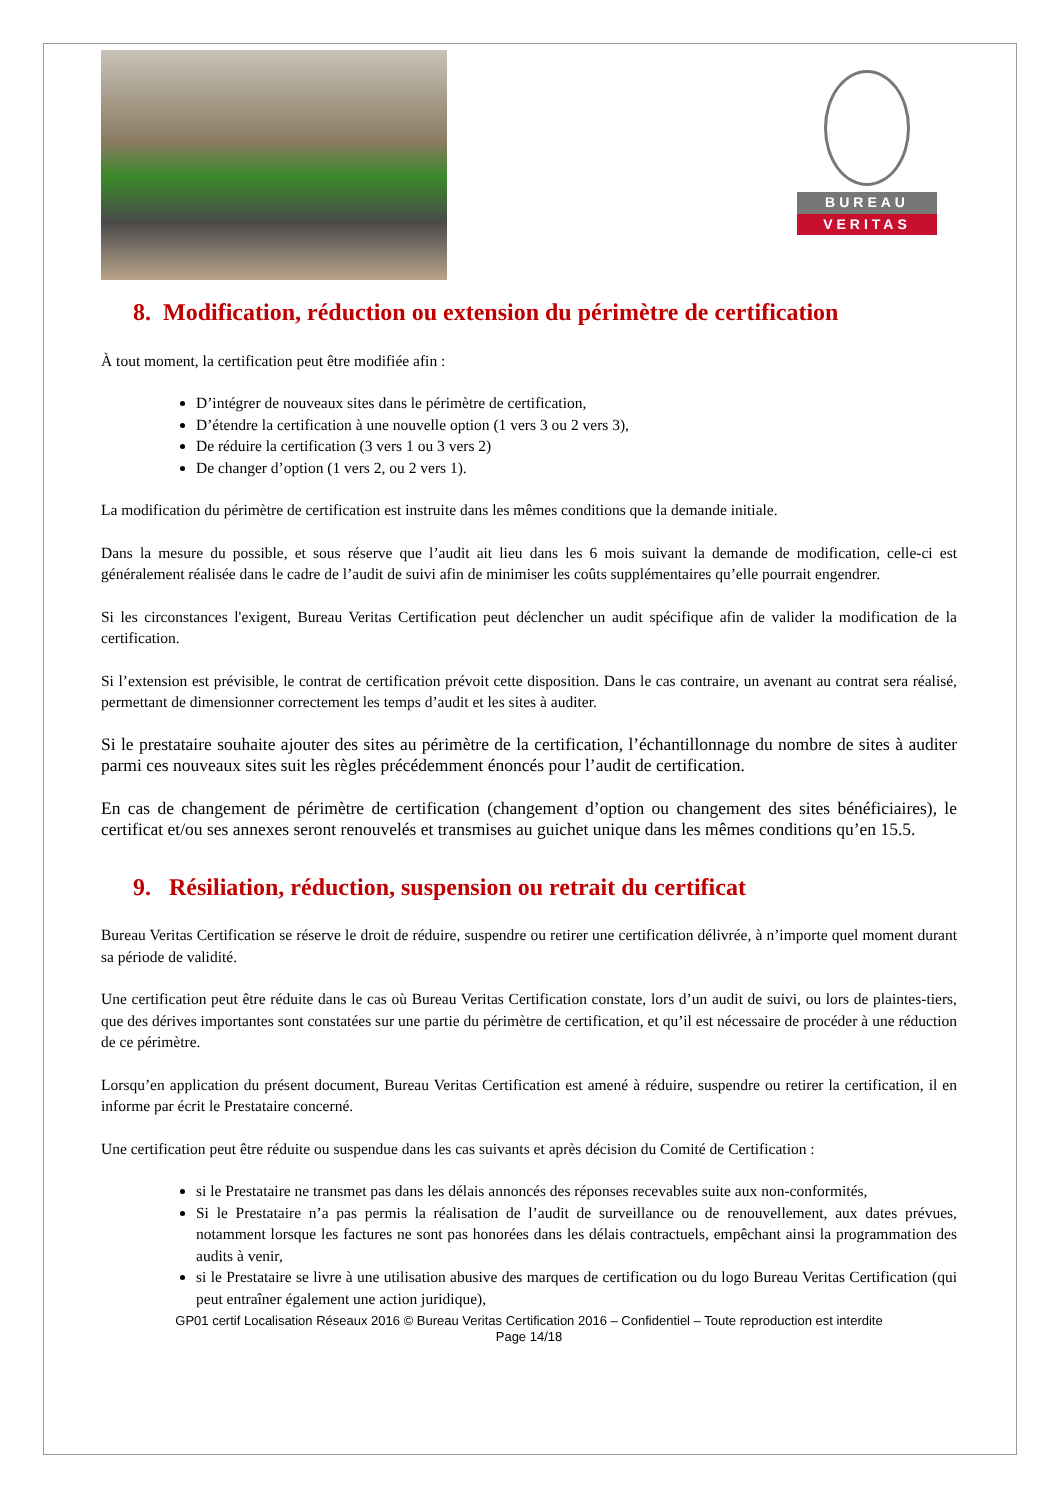BUREAU
VERITAS
8. Modification, réduction ou extension du périmètre de certification
À tout moment, la certification peut être modifiée afin :
D’intégrer de nouveaux sites dans le périmètre de certification,
D’étendre la certification à une nouvelle option (1 vers 3 ou 2 vers 3),
De réduire la certification (3 vers 1 ou 3 vers 2)
De changer d’option (1 vers 2, ou 2 vers 1).
La modification du périmètre de certification est instruite dans les mêmes conditions que la demande initiale.
Dans la mesure du possible, et sous réserve que l’audit ait lieu dans les 6 mois suivant la demande de modification, celle-ci est généralement réalisée dans le cadre de l’audit de suivi afin de minimiser les coûts supplémentaires qu’elle pourrait engendrer.
Si les circonstances l'exigent, Bureau Veritas Certification peut déclencher un audit spécifique afin de valider la modification de la certification.
Si l’extension est prévisible, le contrat de certification prévoit cette disposition. Dans le cas contraire, un avenant au contrat sera réalisé, permettant de dimensionner correctement les temps d’audit et les sites à auditer.
Si le prestataire souhaite ajouter des sites au périmètre de la certification, l’échantillonnage du nombre de sites à auditer parmi ces nouveaux sites suit les règles précédemment énoncés pour l’audit de certification.
En cas de changement de périmètre de certification (changement d’option ou changement des sites bénéficiaires), le certificat et/ou ses annexes seront renouvelés et transmises au guichet unique dans les mêmes conditions qu’en 15.5.
9. Résiliation, réduction, suspension ou retrait du certificat
Bureau Veritas Certification se réserve le droit de réduire, suspendre ou retirer une certification délivrée, à n’importe quel moment durant sa période de validité.
Une certification peut être réduite dans le cas où Bureau Veritas Certification constate, lors d’un audit de suivi, ou lors de plaintes-tiers, que des dérives importantes sont constatées sur une partie du périmètre de certification, et qu’il est nécessaire de procéder à une réduction de ce périmètre.
Lorsqu’en application du présent document, Bureau Veritas Certification est amené à réduire, suspendre ou retirer la certification, il en informe par écrit le Prestataire concerné.
Une certification peut être réduite ou suspendue dans les cas suivants et après décision du Comité de Certification :
si le Prestataire ne transmet pas dans les délais annoncés des réponses recevables suite aux non-conformités,
Si le Prestataire n’a pas permis la réalisation de l’audit de surveillance ou de renouvellement, aux dates prévues, notamment lorsque les factures ne sont pas honorées dans les délais contractuels, empêchant ainsi la programmation des audits à venir,
si le Prestataire se livre à une utilisation abusive des marques de certification ou du logo Bureau Veritas Certification (qui peut entraîner également une action juridique),
GP01 certif Localisation Réseaux 2016 © Bureau Veritas Certification 2016 – Confidentiel – Toute reproduction est interdite
Page 14/18